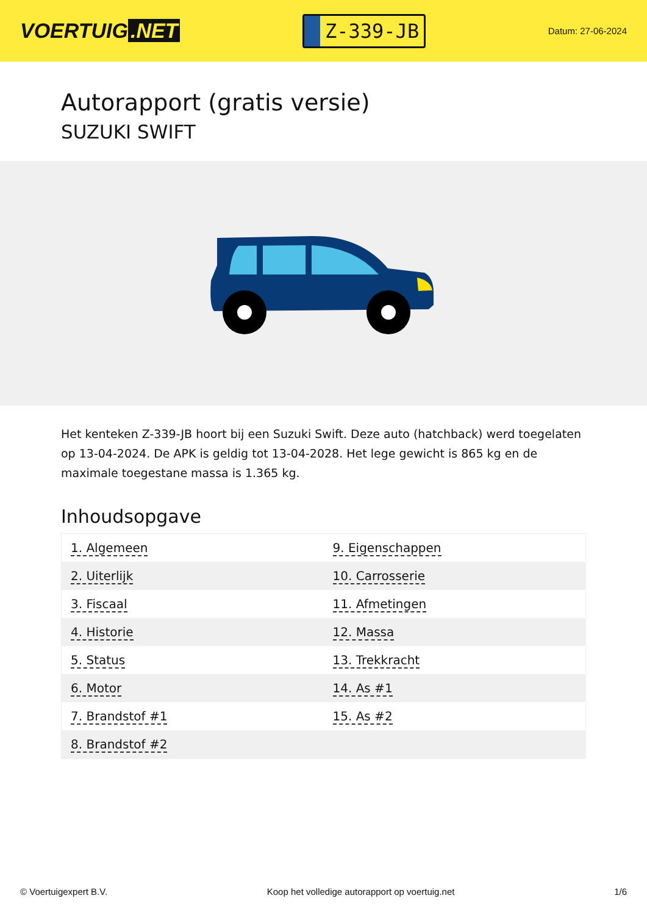VOERTUIG.NET
Z-339-JB
Datum: 27-06-2024
Autorapport (gratis versie)
SUZUKI SWIFT
Het kenteken Z-339-JB hoort bij een Suzuki Swift. Deze auto (hatchback) werd toegelaten op 13-04-2024. De APK is geldig tot 13-04-2028. Het lege gewicht is 865 kg en de maximale toegestane massa is 1.365 kg.
Inhoudsopgave
| 1. Algemeen | 9. Eigenschappen |
| 2. Uiterlijk | 10. Carrosserie |
| 3. Fiscaal | 11. Afmetingen |
| 4. Historie | 12. Massa |
| 5. Status | 13. Trekkracht |
| 6. Motor | 14. As #1 |
| 7. Brandstof #1 | 15. As #2 |
| 8. Brandstof #2 | |
© Voertuigexpert B.V. Koop het volledige autorapport op voertuig.net 1/6